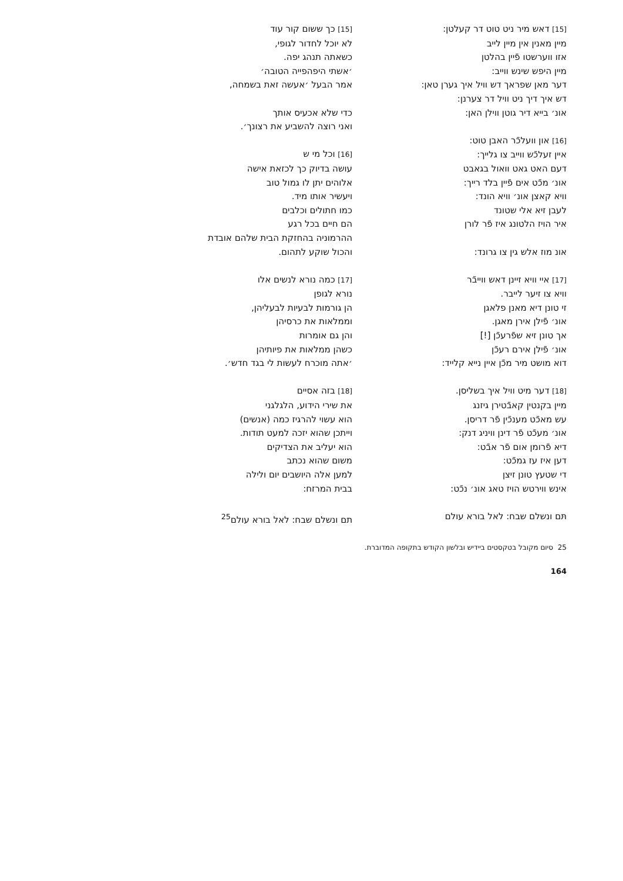[15] דאש מיר ניט טוט דר קעלטן:
מיין מאנין אין מיין לייב
אזו ווערשטו פֿיין בהלטן
מיין היפש שינש ווייב:
דער מאן שפראך דש וויל איך גערן טאן:
דש איך דיך ניט וויל דר צערנן:
אונ׳ בייא דיר גוטן ווילן האן:
[16] און וועלכֿר האבן טוט:
איין זעלכֿש ווייב צו גלייך:
דעם האט גאט וואול בגאבט
אונ׳ מכֿט אים פֿיין בלד רייך:
וויא קאצן אונ׳ וויא הונד:
לעבן זיא אלי שטונד
איר הויז הלטונג איז פֿר לורן
אונ מוז אלש גין צו גרונד:
[17] איי וויא זיינן דאש ווייבֿר
וויא צו זיער לייבר.
זי טונן דיא מאנן פלאגן
אונ׳ פֿילן אירן מאגן.
אך טונן זיא שפֿרעכֿן [!]
אונ׳ פֿילן אירם רעכֿן
דוא מושט מיר מכֿן איין נייא קלייד:
[18] דער מיט וויל איך בשליסן.
מיין בקנטין קאבֿטירן גיזנג
עש מאכֿט מענכֿין פֿר דריסן.
אונ׳ מעכֿט פֿר דינן וויניג דנק:
דיא פֿרומן אום פֿר אבֿט:
דען איז עז גמכֿט:
די שטעץ טונן זיצן
אינש ווירטש הויז טאג אונ׳ נכֿט:
תּם ונשלם שבח: לאל בורא עולם
[15] כך ששום קור עוד
לא יוכל לחדור לגופי,
כשאתה תנהג יפה.
׳אשתי היפהפייה הטובה׳
אמר הבעל ׳אעשה זאת בשמחה,
כדי שלא אכעיס אותך
ואני רוצה להשביע את רצונך׳.
[16] וכל מי ש
עושה בדיוק כך לכזאת אישה
אלוהים יתן לו גמול טוב
ויעשיר אותו מיד.
כמו חתולים וכלבים
הם חיים בכל רגע
ההרמוניה בהחזקת הבית שלהם אובדת
והכול שוקע לתהום.
[17] כמה נורא לנשים אלו
נורא לגופן
הן גורמות לבעיות לבעליהן,
וממלאות את כרסיהן
והן גם אומרות
כשהן ממלאות את פיותיהן
׳אתה מוכרח לעשות לי בגד חדש׳.
[18] בזה אסיים
את שירי הידוע, הלגלגני
הוא עשוי להרגיז כמה (אנשים)
וייתכן שהוא יזכה למעט תודות.
הוא יעליב את הצדיקים
משום שהוא נכתב
למען אלה היושבים יום ולילה
בבית המרזח:
תם ונשלם שבח: לאל בורא עולם<sup>25</sup>
25 סיום מקובל בטקסטים ביידיש ובלשון הקודש בתקופה המדוברת.
164